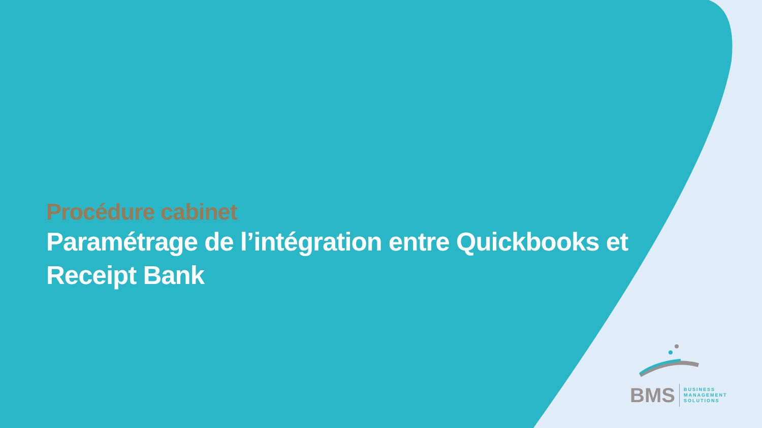Procédure cabinet
Paramétrage de l’intégration entre Quickbooks et Receipt Bank
BMS BUSINESS
MANAGEMENT
SOLUTIONS